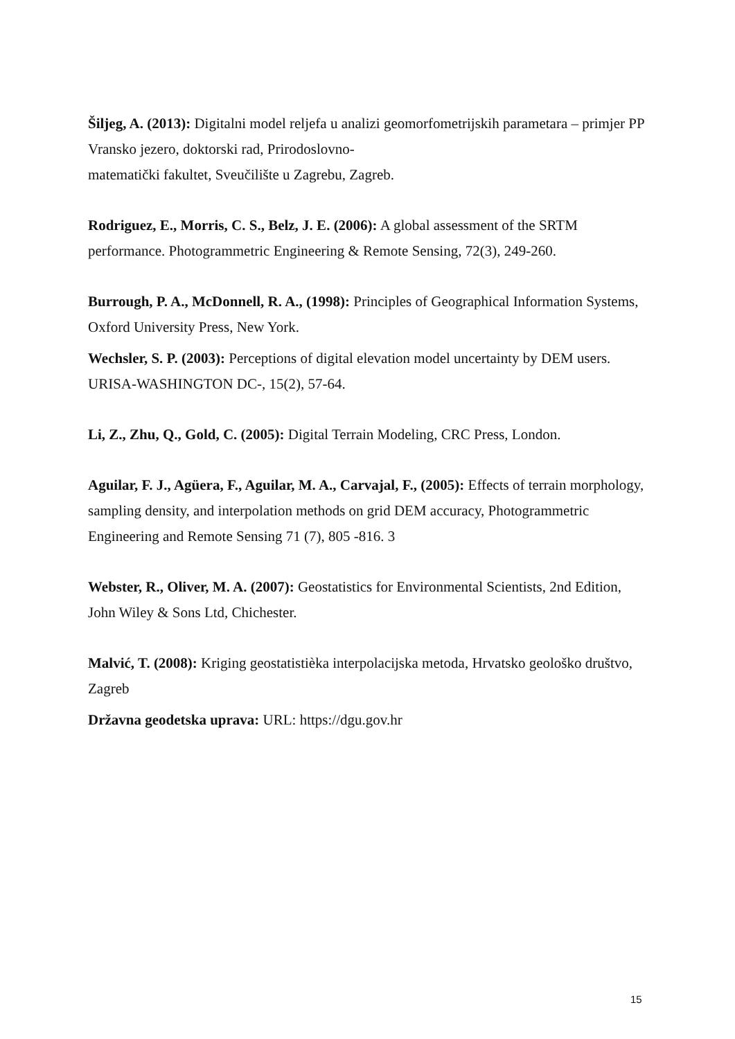Šiljeg, A. (2013): Digitalni model reljefa u analizi geomorfometrijskih parametara – primjer PP Vransko jezero, doktorski rad, Prirodoslovno-
matematički fakultet, Sveučilište u Zagrebu, Zagreb.
Rodriguez, E., Morris, C. S., Belz, J. E. (2006): A global assessment of the SRTM performance. Photogrammetric Engineering & Remote Sensing, 72(3), 249-260.
Burrough, P. A., McDonnell, R. A., (1998): Principles of Geographical Information Systems, Oxford University Press, New York.
Wechsler, S. P. (2003): Perceptions of digital elevation model uncertainty by DEM users. URISA-WASHINGTON DC-, 15(2), 57-64.
Li, Z., Zhu, Q., Gold, C. (2005): Digital Terrain Modeling, CRC Press, London.
Aguilar, F. J., Agüera, F., Aguilar, M. A., Carvajal, F., (2005): Effects of terrain morphology, sampling density, and interpolation methods on grid DEM accuracy, Photogrammetric Engineering and Remote Sensing 71 (7), 805 -816. 3
Webster, R., Oliver, M. A. (2007): Geostatistics for Environmental Scientists, 2nd Edition, John Wiley & Sons Ltd, Chichester.
Malvić, T. (2008): Kriging geostatistièka interpolacijska metoda, Hrvatsko geološko društvo, Zagreb
Državna geodetska uprava: URL: https://dgu.gov.hr
15